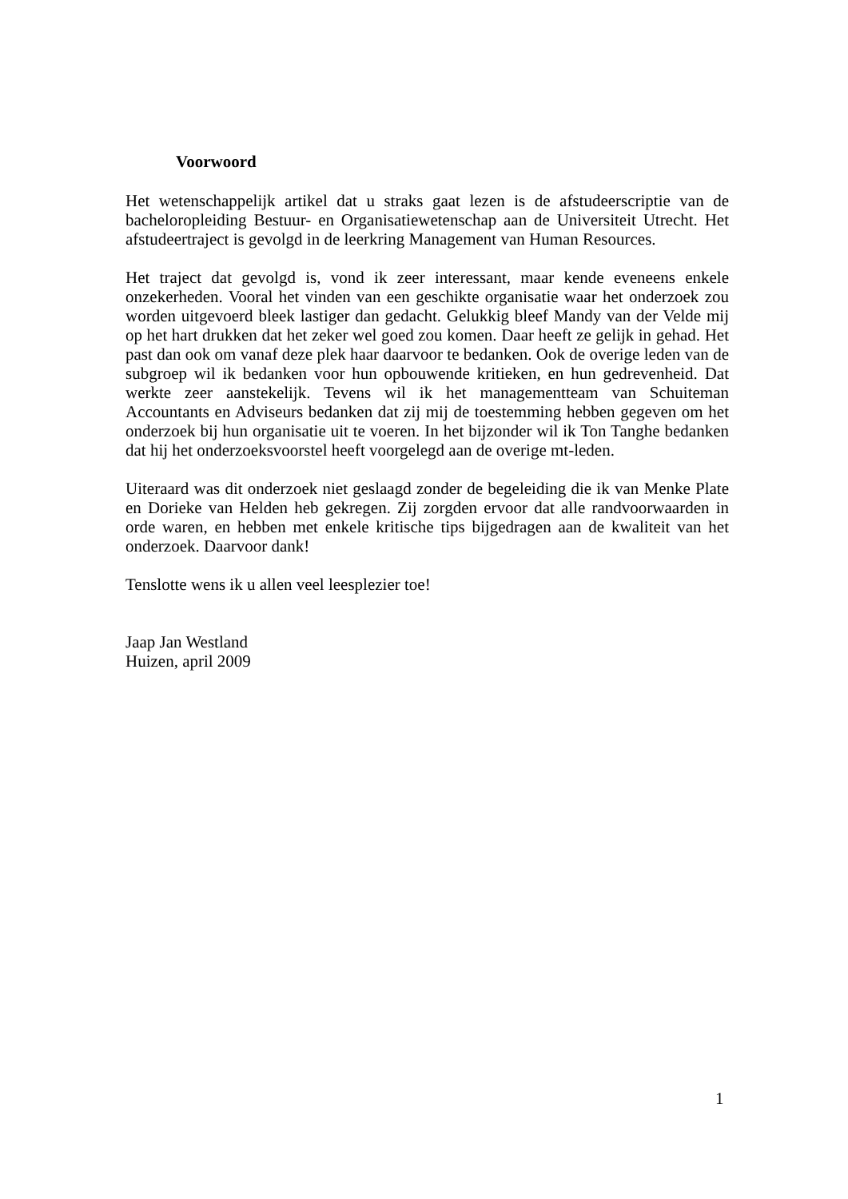Voorwoord
Het wetenschappelijk artikel dat u straks gaat lezen is de afstudeerscriptie van de bacheloropleiding Bestuur- en Organisatiewetenschap aan de Universiteit Utrecht. Het afstudeertraject is gevolgd in de leerkring Management van Human Resources.
Het traject dat gevolgd is, vond ik zeer interessant, maar kende eveneens enkele onzekerheden. Vooral het vinden van een geschikte organisatie waar het onderzoek zou worden uitgevoerd bleek lastiger dan gedacht. Gelukkig bleef Mandy van der Velde mij op het hart drukken dat het zeker wel goed zou komen. Daar heeft ze gelijk in gehad. Het past dan ook om vanaf deze plek haar daarvoor te bedanken. Ook de overige leden van de subgroep wil ik bedanken voor hun opbouwende kritieken, en hun gedrevenheid. Dat werkte zeer aanstekelijk. Tevens wil ik het managementteam van Schuiteman Accountants en Adviseurs bedanken dat zij mij de toestemming hebben gegeven om het onderzoek bij hun organisatie uit te voeren. In het bijzonder wil ik Ton Tanghe bedanken dat hij het onderzoeksvoorstel heeft voorgelegd aan de overige mt-leden.
Uiteraard was dit onderzoek niet geslaagd zonder de begeleiding die ik van Menke Plate en Dorieke van Helden heb gekregen. Zij zorgden ervoor dat alle randvoorwaarden in orde waren, en hebben met enkele kritische tips bijgedragen aan de kwaliteit van het onderzoek. Daarvoor dank!
Tenslotte wens ik u allen veel leesplezier toe!
Jaap Jan Westland
Huizen, april 2009
1